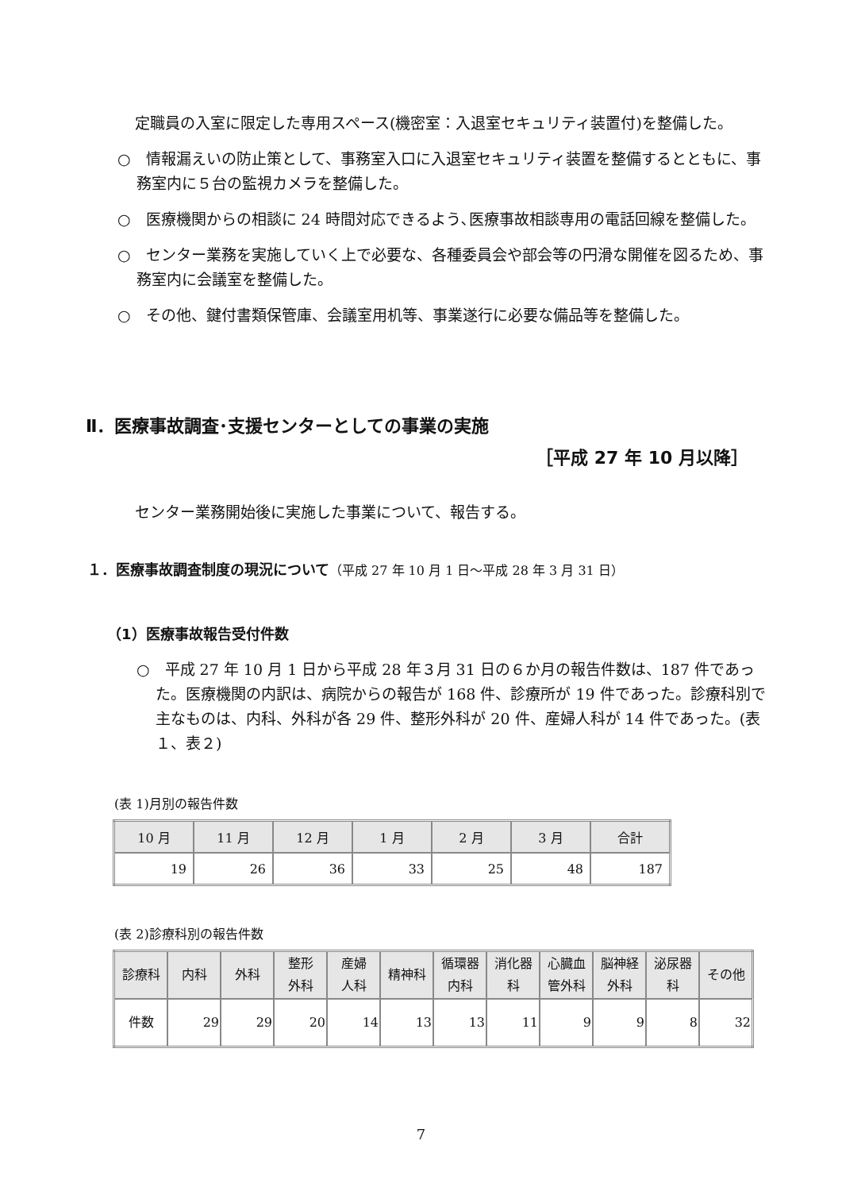定職員の入室に限定した専用スペース(機密室：入退室セキュリティ装置付)を整備した。
○　情報漏えいの防止策として、事務室入口に入退室セキュリティ装置を整備するとともに、事務室内に５台の監視カメラを整備した。
○　医療機関からの相談に 24 時間対応できるよう､医療事故相談専用の電話回線を整備した。
○　センター業務を実施していく上で必要な、各種委員会や部会等の円滑な開催を図るため、事務室内に会議室を整備した。
○　その他、鍵付書類保管庫、会議室用机等、事業遂行に必要な備品等を整備した。
Ⅱ．医療事故調査･支援センターとしての事業の実施
［平成 27 年 10 月以降］
センター業務開始後に実施した事業について、報告する。
１．医療事故調査制度の現況について（平成 27 年 10 月 1 日～平成 28 年 3 月 31 日）
（1）医療事故報告受付件数
○　平成 27 年 10 月 1 日から平成 28 年３月 31 日の６か月の報告件数は、187 件であった。医療機関の内訳は、病院からの報告が 168 件、診療所が 19 件であった。診療科別で主なものは、内科、外科が各 29 件、整形外科が 20 件、産婦人科が 14 件であった。(表１、表２)
(表 1)月別の報告件数
| 10 月 | 11 月 | 12 月 | 1 月 | 2 月 | 3 月 | 合計 |
| --- | --- | --- | --- | --- | --- | --- |
| 19 | 26 | 36 | 33 | 25 | 48 | 187 |
(表 2)診療科別の報告件数
| 診療科 | 内科 | 外科 | 整形 外科 | 産婦 人科 | 精神科 | 循環器 内科 | 消化器 科 | 心臓血 管外科 | 脳神経 外科 | 泌尿器 科 | その他 |
| --- | --- | --- | --- | --- | --- | --- | --- | --- | --- | --- | --- |
| 件数 | 29 | 29 | 20 | 14 | 13 | 13 | 11 | 9 | 9 | 8 | 32 |
7